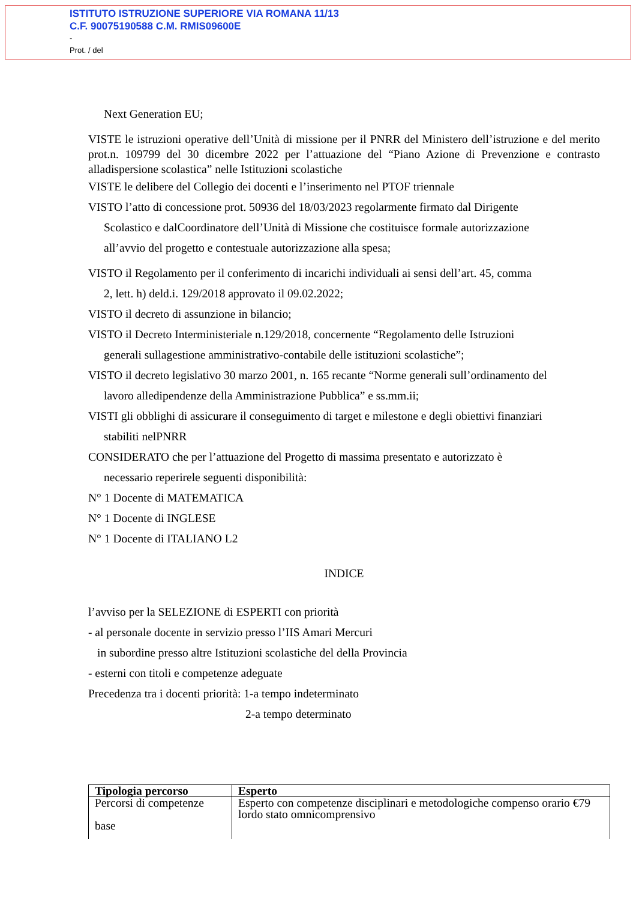ISTITUTO ISTRUZIONE SUPERIORE VIA ROMANA 11/13
C.F. 90075190588 C.M. RMIS09600E
-
Prot. / del
Next Generation EU;
VISTE le istruzioni operative dell’Unità di missione per il PNRR del Ministero dell’istruzione e del merito prot.n. 109799 del 30 dicembre 2022 per l’attuazione del “Piano Azione di Prevenzione e contrasto alladispersione scolastica” nelle Istituzioni scolastiche
VISTE le delibere del Collegio dei docenti e l’inserimento nel PTOF triennale
VISTO l’atto di concessione prot. 50936 del 18/03/2023 regolarmente firmato dal Dirigente
Scolastico e dalCoordinatore dell’Unità di Missione che costituisce formale autorizzazione
all’avvio del progetto e contestuale autorizzazione alla spesa;
VISTO il Regolamento per il conferimento di incarichi individuali ai sensi dell’art. 45, comma
2, lett. h) deld.i. 129/2018 approvato il 09.02.2022;
VISTO il decreto di assunzione in bilancio;
VISTO il Decreto Interministeriale n.129/2018, concernente “Regolamento delle Istruzioni
generali sullagestione amministrativo-contabile delle istituzioni scolastiche”;
VISTO il decreto legislativo 30 marzo 2001, n. 165 recante “Norme generali sull’ordinamento del
lavoro alledipendenze della Amministrazione Pubblica” e ss.mm.ii;
VISTI gli obblighi di assicurare il conseguimento di target e milestone e degli obiettivi finanziari
stabiliti nelPNRR
CONSIDERATO che per l’attuazione del Progetto di massima presentato e autorizzato è
necessario reperirele seguenti disponibilità:
N° 1 Docente di MATEMATICA
N° 1 Docente di INGLESE
N° 1 Docente di ITALIANO L2
INDICE
l’avviso per la SELEZIONE di ESPERTI con priorità
- al personale docente in servizio presso l’IIS Amari Mercuri
in subordine presso altre Istituzioni scolastiche del della Provincia
- esterni con titoli e competenze adeguate
Precedenza tra i docenti priorità: 1-a tempo indeterminato
2-a tempo determinato
| Tipologia percorso | Esperto |
| --- | --- |
| Percorsi di competenze base | Esperto con competenze disciplinari e metodologiche compenso orario €79 lordo stato omnicomprensivo |